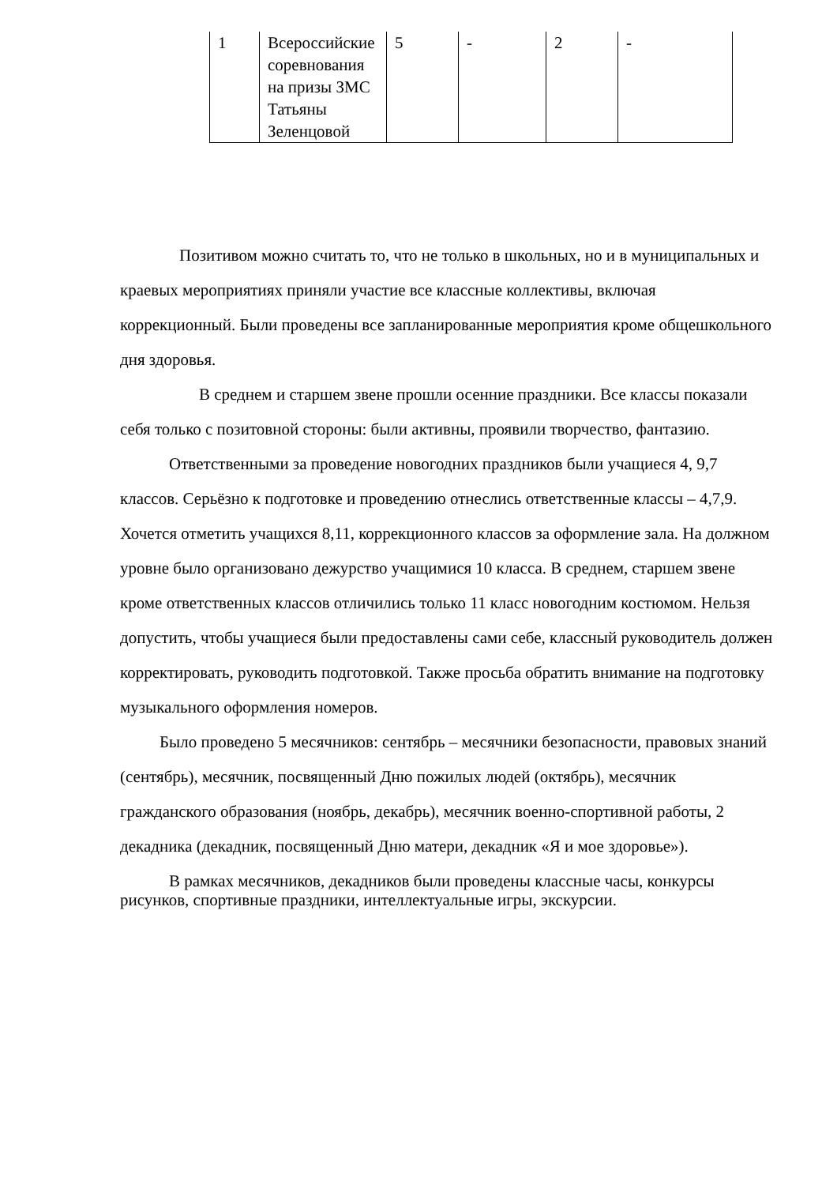| 1 | Всероссийские соревнования на призы ЗМС Татьяны Зеленцовой | 5 | - | 2 | - |
Позитивом можно считать то, что не только в школьных, но и в муниципальных и краевых мероприятиях приняли участие все классные коллективы, включая коррекционный. Были проведены все запланированные мероприятия кроме общешкольного дня здоровья.
В среднем и старшем звене прошли осенние праздники. Все классы показали себя только с позитовной стороны: были активны, проявили творчество, фантазию.
Ответственными за проведение новогодних праздников были учащиеся 4, 9,7 классов. Серьёзно к подготовке и проведению отнеслись ответственные классы – 4,7,9. Хочется отметить учащихся 8,11, коррекционного классов за оформление зала. На должном уровне было организовано дежурство учащимися 10 класса. В среднем, старшем звене кроме ответственных классов отличились только 11 класс новогодним костюмом. Нельзя допустить, чтобы учащиеся были предоставлены сами себе, классный руководитель должен корректировать, руководить подготовкой. Также просьба обратить внимание на подготовку музыкального оформления номеров.
Было проведено 5 месячников: сентябрь – месячники безопасности, правовых знаний (сентябрь), месячник, посвященный Дню пожилых людей (октябрь), месячник гражданского образования (ноябрь, декабрь), месячник военно-спортивной работы, 2 декадника (декадник, посвященный Дню матери, декадник «Я и мое здоровье»).
В рамках месячников, декадников были проведены классные часы, конкурсы рисунков, спортивные праздники, интеллектуальные игры, экскурсии.